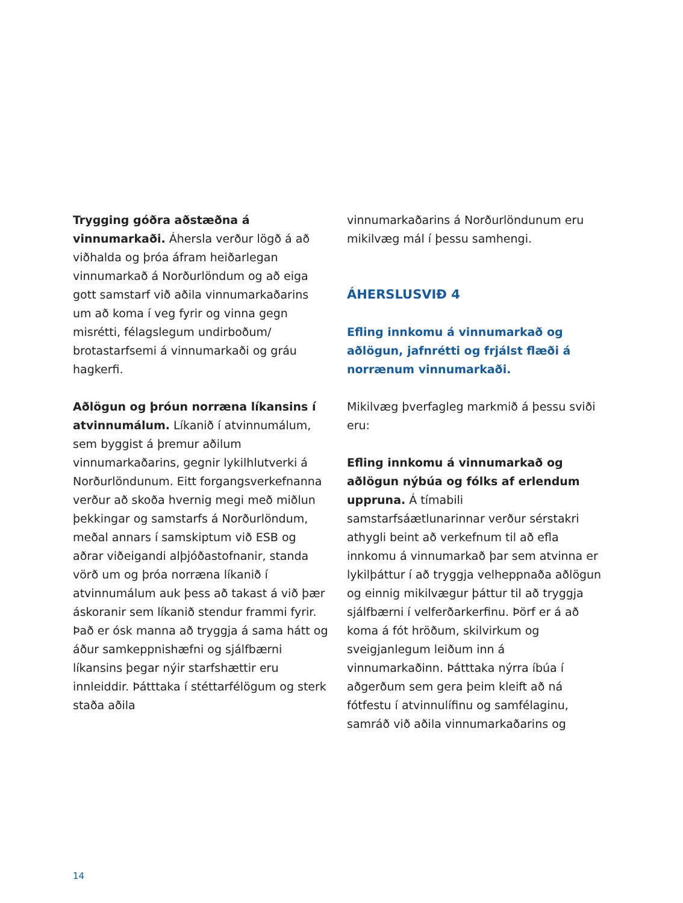Trygging góðra aðstæðna á vinnumarkaði. Áhersla verður lögð á að viðhalda og þróa áfram heiðarlegan vinnumarkað á Norðurlöndum og að eiga gott samstarf við aðila vinnumarkaðarins um að koma í veg fyrir og vinna gegn misrétti, félagslegum undirboðum/ brotastarfsemi á vinnumarkaði og gráu hagkerfi.
Aðlögun og þróun norræna líkansins í atvinnumálum. Líkanið í atvinnumálum, sem byggist á þremur aðilum vinnumarkaðarins, gegnir lykilhlutverki á Norðurlöndunum. Eitt forgangsverkefnanna verður að skoða hvernig megi með miðlun þekkingar og samstarfs á Norðurlöndum, meðal annars í samskiptum við ESB og aðrar viðeigandi alþjóðastofnanir, standa vörð um og þróa norræna líkanið í atvinnumálum auk þess að takast á við þær áskoranir sem líkanið stendur frammi fyrir. Það er ósk manna að tryggja á sama hátt og áður samkeppnishæfni og sjálfbærni líkansins þegar nýir starfshættir eru innleiddir. Þátttaka í stéttarfélögum og sterk staða aðila
vinnumarkaðarins á Norðurlöndunum eru mikilvæg mál í þessu samhengi.
ÁHERSLUSVIÐ 4
Efling innkomu á vinnumarkað og aðlögun, jafnrétti og frjálst flæði á norrænum vinnumarkaði.
Mikilvæg þverfagleg markmið á þessu sviði eru:
Efling innkomu á vinnumarkað og aðlögun nýbúa og fólks af erlendum uppruna. Á tímabili samstarfsáætlunarinnar verður sérstakri athygli beint að verkefnum til að efla innkomu á vinnumarkað þar sem atvinna er lykilþáttur í að tryggja velheppnaða aðlögun og einnig mikilvægur þáttur til að tryggja sjálfbærni í velferðarkerfinu. Þörf er á að koma á fót hröðum, skilvirkum og sveigjanlegum leiðum inn á vinnumarkaðinn. Þátttaka nýrra íbúa í aðgerðum sem gera þeim kleift að ná fótfestu í atvinnulífinu og samfélaginu, samráð við aðila vinnumarkaðarins og
14